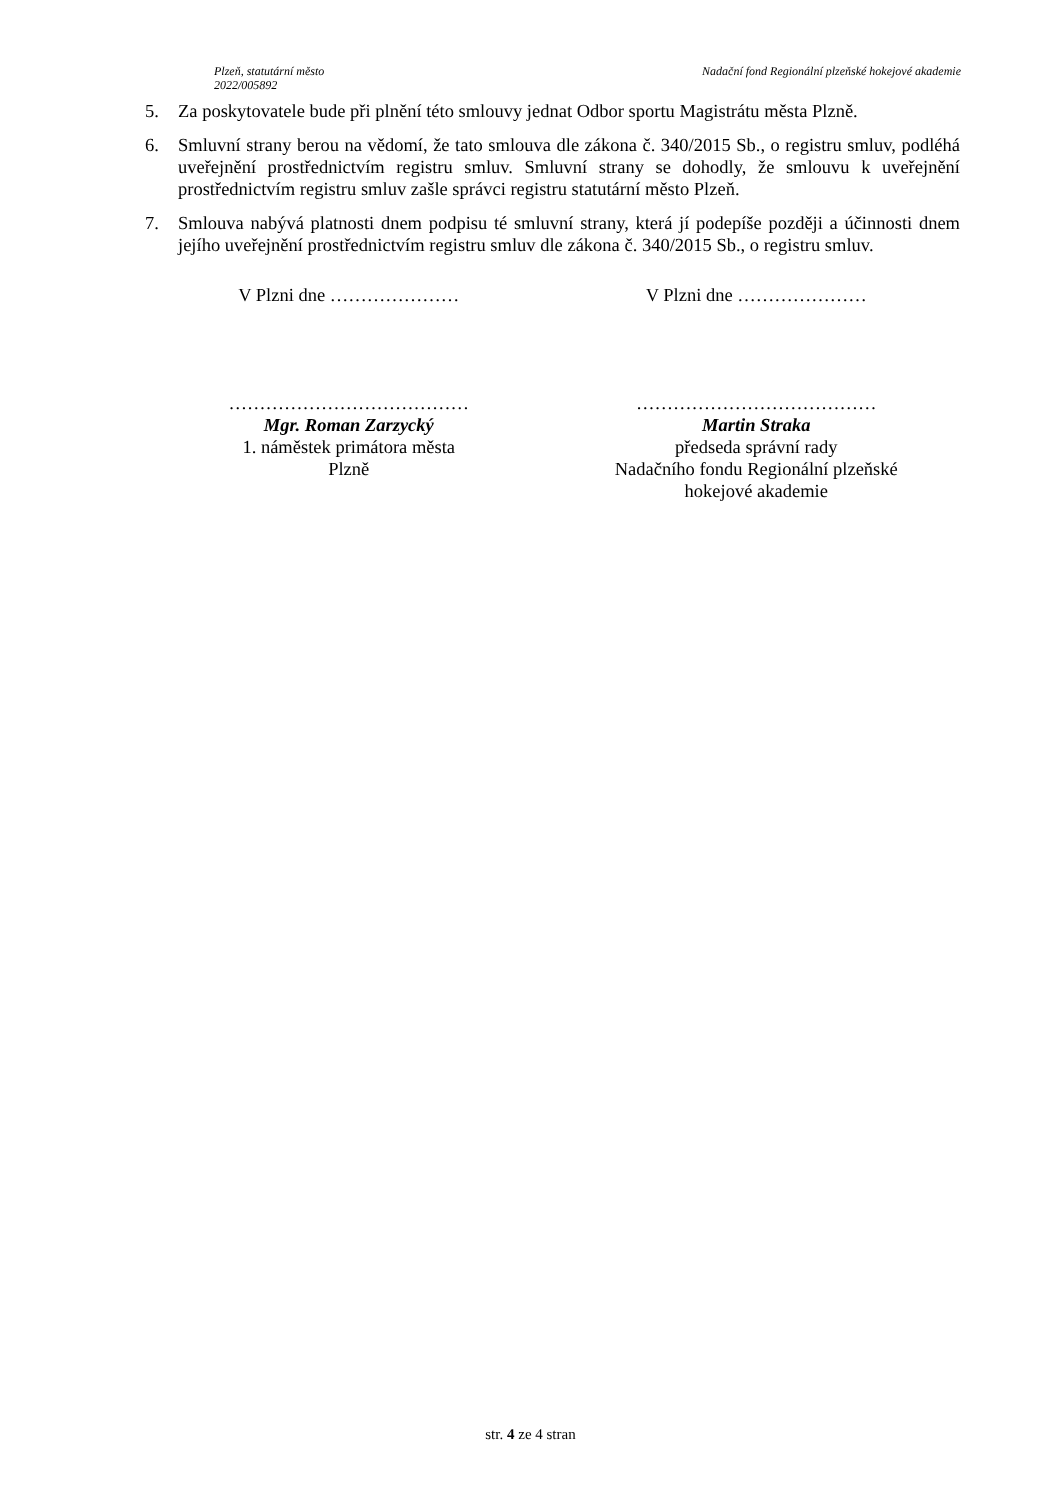Plzeň, statutární město
2022/005892
Nadační fond Regionální plzeňské hokejové akademie
5. Za poskytovatele bude při plnění této smlouvy jednat Odbor sportu Magistrátu města Plzně.
6. Smluvní strany berou na vědomí, že tato smlouva dle zákona č. 340/2015 Sb., o registru smluv, podléhá uveřejnění prostřednictvím registru smluv. Smluvní strany se dohodly, že smlouvu k uveřejnění prostřednictvím registru smluv zašle správci registru statutární město Plzeň.
7. Smlouva nabývá platnosti dnem podpisu té smluvní strany, která jí podepíše později a účinnosti dnem jejího uveřejnění prostřednictvím registru smluv dle zákona č. 340/2015 Sb., o registru smluv.
V Plzni dne ………………… V Plzni dne …………………
…………………………………
Mgr. Roman Zarzycký
1. náměstek primátora města
Plzně
…………………………………
Martin Straka
předseda správní rady
Nadačního fondu Regionální plzeňské
hokejové akademie
str. 4 ze 4 stran